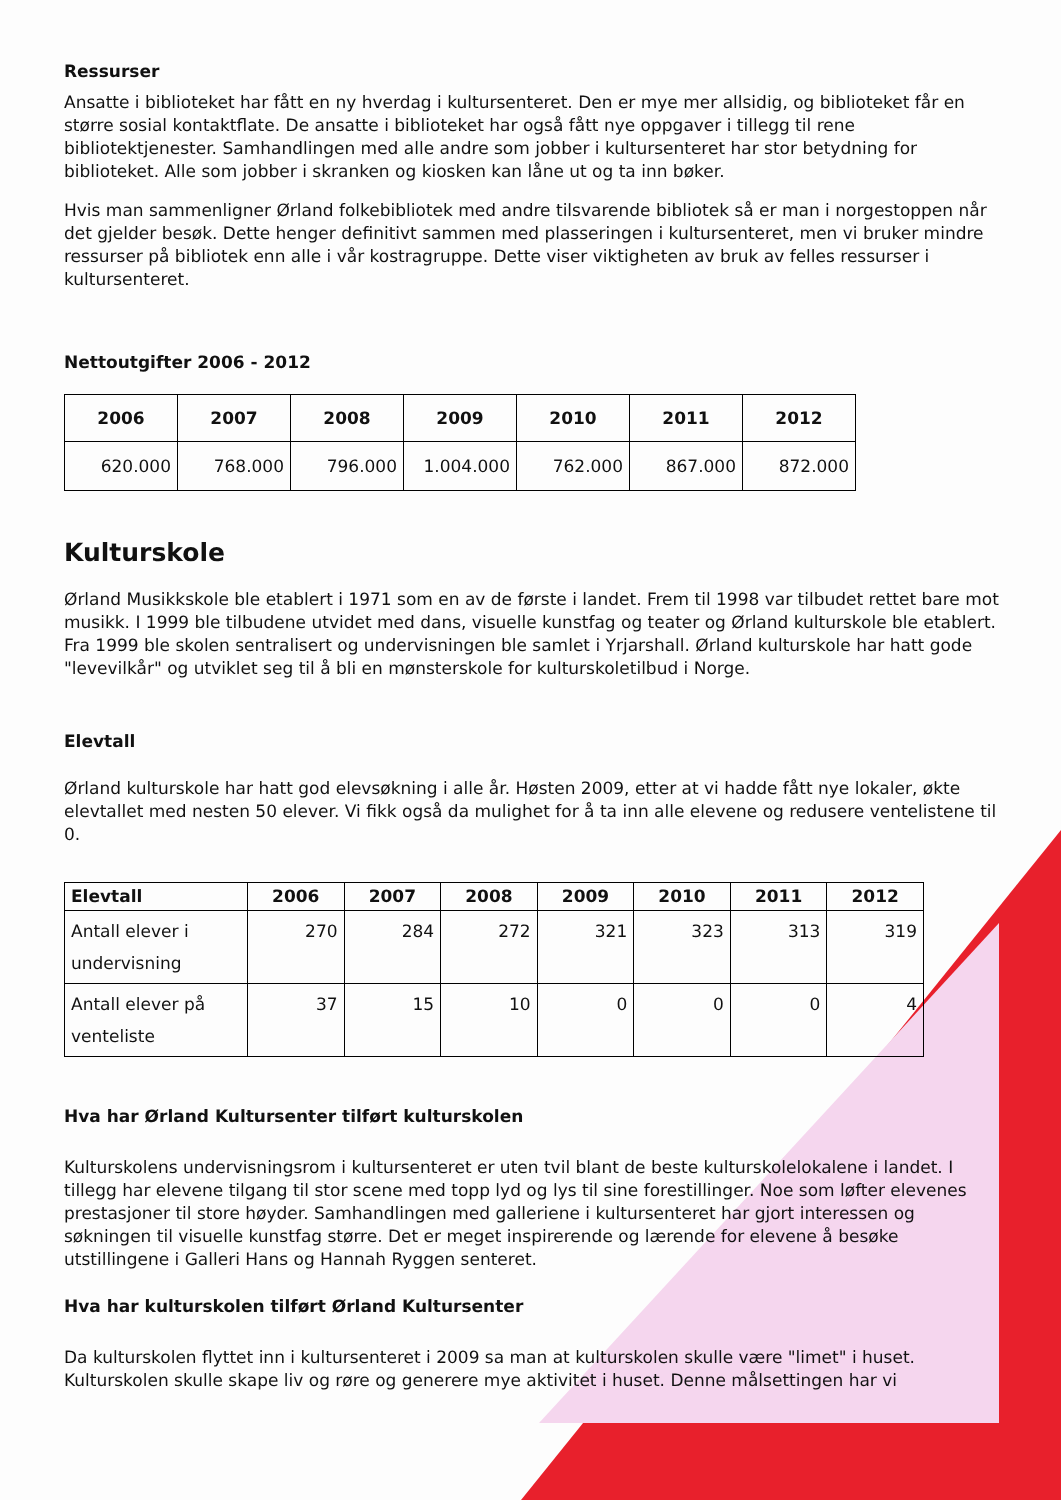Ressurser
Ansatte i biblioteket har fått en ny hverdag i kultursenteret. Den er mye mer allsidig, og biblioteket får en større sosial kontaktflate. De ansatte i biblioteket har også fått nye oppgaver i tillegg til rene bibliotektjenester. Samhandlingen med alle andre som jobber i kultursenteret har stor betydning for biblioteket. Alle som jobber i skranken og kiosken kan låne ut og ta inn bøker.
Hvis man sammenligner Ørland folkebibliotek med andre tilsvarende bibliotek så er man i norgestoppen når det gjelder besøk. Dette henger definitivt sammen med plasseringen i kultursenteret, men vi bruker mindre ressurser på bibliotek enn alle i vår kostragruppe. Dette viser viktigheten av bruk av felles ressurser i kultursenteret.
Nettoutgifter 2006 - 2012
| 2006 | 2007 | 2008 | 2009 | 2010 | 2011 | 2012 |
| --- | --- | --- | --- | --- | --- | --- |
| 620.000 | 768.000 | 796.000 | 1.004.000 | 762.000 | 867.000 | 872.000 |
Kulturskole
Ørland Musikkskole ble etablert i 1971 som en av de første i landet. Frem til 1998 var tilbudet rettet bare mot musikk. I 1999 ble tilbudene utvidet med dans, visuelle kunstfag og teater og Ørland kulturskole ble etablert. Fra 1999 ble skolen sentralisert og undervisningen ble samlet i Yrjarshall. Ørland kulturskole har hatt gode "levevilkår" og utviklet seg til å bli en mønsterskole for kulturskoletilbud i Norge.
Elevtall
Ørland kulturskole har hatt god elevsøkning i alle år. Høsten 2009, etter at vi hadde fått nye lokaler, økte elevtallet med nesten 50 elever. Vi fikk også da mulighet for å ta inn alle elevene og redusere ventelistene til 0.
| Elevtall | 2006 | 2007 | 2008 | 2009 | 2010 | 2011 | 2012 |
| --- | --- | --- | --- | --- | --- | --- | --- |
| Antall elever i undervisning | 270 | 284 | 272 | 321 | 323 | 313 | 319 |
| Antall elever på venteliste | 37 | 15 | 10 | 0 | 0 | 0 | 4 |
Hva har Ørland Kultursenter tilført kulturskolen
Kulturskolens undervisningsrom i kultursenteret er uten tvil blant de beste kulturskolelokalene i landet. I tillegg har elevene tilgang til stor scene med topp lyd og lys til sine forestillinger. Noe som løfter elevenes prestasjoner til store høyder. Samhandlingen med galleriene i kultursenteret har gjort interessen og søkningen til visuelle kunstfag større. Det er meget inspirerende og lærende for elevene å besøke utstillingene i Galleri Hans og Hannah Ryggen senteret.
Hva har kulturskolen tilført Ørland Kultursenter
Da kulturskolen flyttet inn i kultursenteret i 2009 sa man at kulturskolen skulle være "limet" i huset. Kulturskolen skulle skape liv og røre og generere mye aktivitet i huset. Denne målsettingen har vi